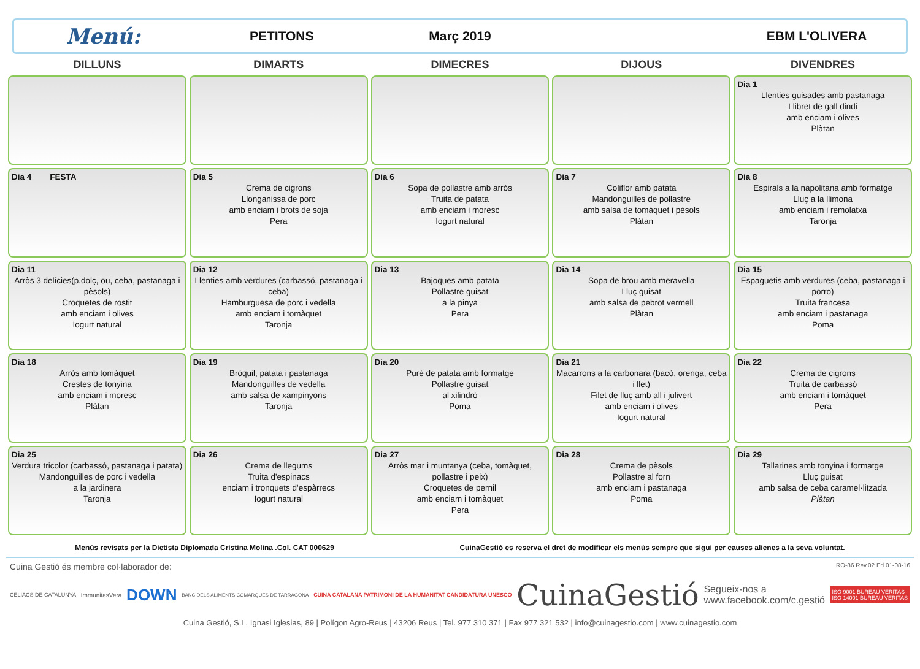Menú:
PETITONS Març 2019 EBM L'OLIVERA
| DILLUNS | DIMARTS | DIMECRES | DIJOUS | DIVENDRES |
| --- | --- | --- | --- | --- |
| | | | | Dia 1 Llenties guisades amb pastanaga Llibret de gall dindi amb enciam i olives Plàtan |
| Dia 4 FESTA | Dia 5 Crema de cigrons Llonganissa de porc amb enciam i brots de soja Pera | Dia 6 Sopa de pollastre amb arròs Truita de patata amb enciam i moresc Iogurt natural | Dia 7 Coliflor amb patata Mandonguilles de pollastre amb salsa de tomàquet i pèsols Plàtan | Dia 8 Espirals a la napolitana amb formatge Lluç a la llimona amb enciam i remolatxa Taronja |
| Dia 11 Arròs 3 delícies(p.dolç, ou, ceba, pastanaga i pèsols) Croquetes de rostit amb enciam i olives Iogurt natural | Dia 12 Llenties amb verdures (carbassó, pastanaga i ceba) Hamburguesa de porc i vedella amb enciam i tomàquet Taronja | Dia 13 Bajoques amb patata Pollastre guisat a la pinya Pera | Dia 14 Sopa de brou amb meravella Lluç guisat amb salsa de pebrot vermell Plàtan | Dia 15 Espaguetis amb verdures (ceba, pastanaga i porro) Truita francesa amb enciam i pastanaga Poma |
| Dia 18 Arròs amb tomàquet Crestes de tonyina amb enciam i moresc Plàtan | Dia 19 Bròquil, patata i pastanaga Mandonguilles de vedella amb salsa de xampinyons Taronja | Dia 20 Puré de patata amb formatge Pollastre guisat al xilindró Poma | Dia 21 Macarrons a la carbonara (bacó, orenga, ceba i llet) Filet de lluç amb all i julivert amb enciam i olives Iogurt natural | Dia 22 Crema de cigrons Truita de carbassó amb enciam i tomàquet Pera |
| Dia 25 Verdura tricolor (carbassó, pastanaga i patata) Mandonguilles de porc i vedella a la jardinera Taronja | Dia 26 Crema de llegums Truita d'espinacs enciam i tronquets d'espàrrecs Iogurt natural | Dia 27 Arròs mar i muntanya (ceba, tomàquet, pollastre i peix) Croquetes de pernil amb enciam i tomàquet Pera | Dia 28 Crema de pèsols Pollastre al forn amb enciam i pastanaga Poma | Dia 29 Tallarines amb tonyina i formatge Lluç guisat amb salsa de ceba caramel·litzada Plàtan |
Menús revisats per la Dietista Diplomada Cristina Molina .Col. CAT 000629 CuinaGestió es reserva el dret de modificar els menús sempre que sigui per causes alienes a la seva voluntat.
Cuina Gestió és membre col·laborador de: RQ-86 Rev.02 Ed.01-08-16
CELÍACS DE CATALUNYA ImmunitasVera DOWN BANC DELS ALIMENTS COMARQUES DE TARRAGONA CUINA CATALANA PATRIMONI DE LA HUMANITAT CANDIDATURA UNESCO CuinaGestió Segueix-nos a
www.facebook.com/c.gestió ISO 9001 BUREAU VERITAS
ISO 14001 BUREAU VERITAS
Cuina Gestió, S.L. Ignasi Iglesias, 89 | Polígon Agro-Reus | 43206 Reus | Tel. 977 310 371 | Fax 977 321 532 | info@cuinagestio.com | www.cuinagestio.com